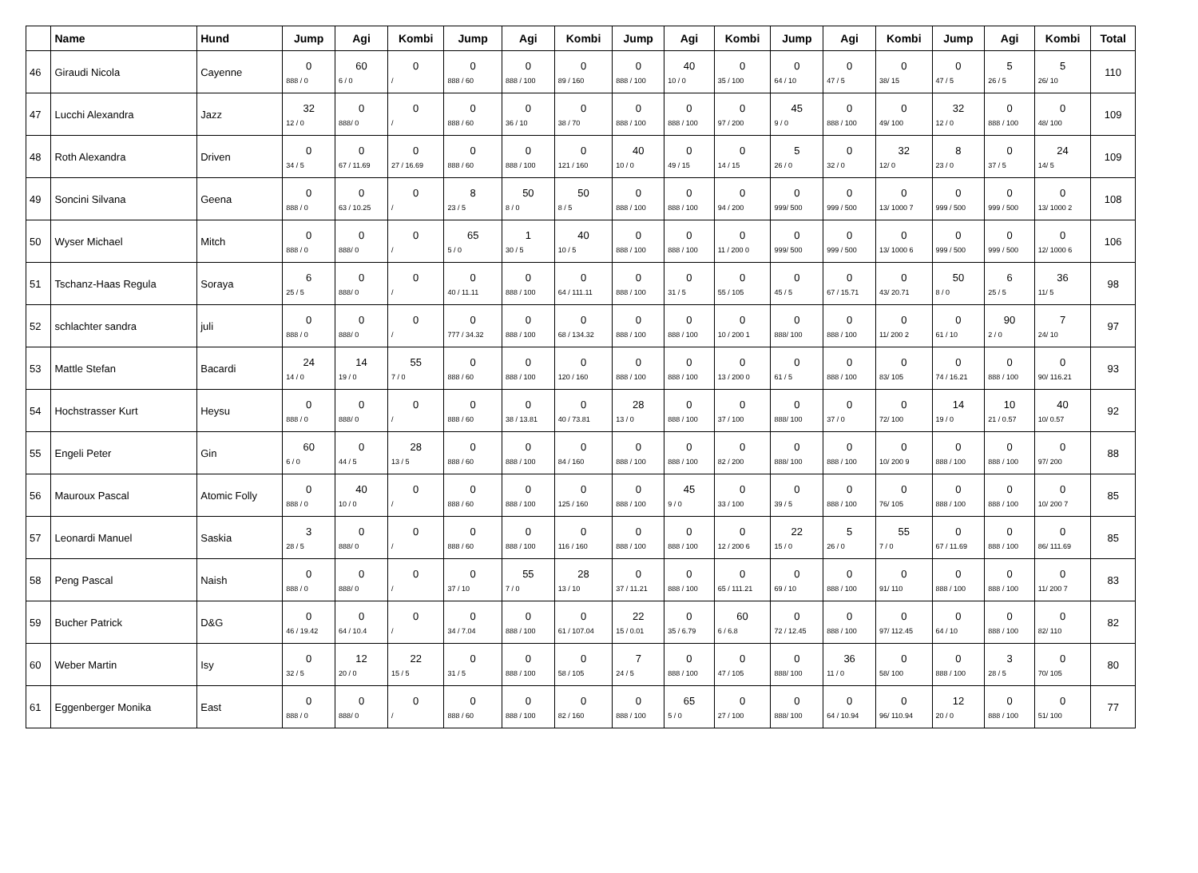| | Name | Hund | Jump | Agi | Kombi | Jump | Agi | Kombi | Jump | Agi | Kombi | Jump | Agi | Kombi | Jump | Agi | Kombi | Total |
| --- | --- | --- | --- | --- | --- | --- | --- | --- | --- | --- | --- | --- | --- | --- | --- | --- | --- | --- |
| 46 | Giraudi Nicola | Cayenne | 0 888 / 0 | 60 6 / 0 | 0 / | 0 888 / 60 | 0 888 / 100 | 0 89 / 160 | 0 888 / 100 | 40 10 / 0 | 0 35 / 100 | 0 64 / 10 | 0 47 / 5 | 0 38/ 15 | 0 47 / 5 | 5 26 / 5 | 5 26/ 10 | 110 |
| 47 | Lucchi Alexandra | Jazz | 32 12 / 0 | 0 888/ 0 | 0 / | 0 888 / 60 | 0 36 / 10 | 0 38 / 70 | 0 888 / 100 | 0 888 / 100 | 0 97 / 200 | 45 9 / 0 | 0 888 / 100 | 0 49/ 100 | 32 12 / 0 | 0 888 / 100 | 0 48/ 100 | 109 |
| 48 | Roth Alexandra | Driven | 0 34 / 5 | 0 67 / 11.69 | 0 27 / 16.69 | 0 888 / 60 | 0 888 / 100 | 0 121 / 160 | 40 10 / 0 | 0 49 / 15 | 0 14 / 15 | 5 26 / 0 | 0 32 / 0 | 32 12/ 0 | 8 23 / 0 | 0 37 / 5 | 24 14/ 5 | 109 |
| 49 | Soncini Silvana | Geena | 0 888 / 0 | 0 63 / 10.25 | 0 / | 8 23 / 5 | 50 8 / 0 | 50 8 / 5 | 0 888 / 100 | 0 888 / 100 | 0 94 / 200 | 0 999/ 500 | 0 999 / 500 | 0 13/ 1000 7 | 0 999 / 500 | 0 999 / 500 | 0 13/ 1000 2 | 108 |
| 50 | Wyser Michael | Mitch | 0 888 / 0 | 0 888/ 0 | 0 / | 65 5 / 0 | 1 30 / 5 | 40 10 / 5 | 0 888 / 100 | 0 888 / 100 | 0 11 / 200 0 | 0 999/ 500 | 0 999 / 500 | 0 13/ 1000 6 | 0 999 / 500 | 0 999 / 500 | 0 12/ 1000 6 | 106 |
| 51 | Tschanz-Haas Regula | Soraya | 6 25 / 5 | 0 888/ 0 | 0 / | 0 40 / 11.11 | 0 888 / 100 | 0 64 / 111.11 | 0 888 / 100 | 0 31 / 5 | 0 55 / 105 | 0 45 / 5 | 0 67 / 15.71 | 0 43/ 20.71 | 50 8 / 0 | 6 25 / 5 | 36 11/ 5 | 98 |
| 52 | schlachter sandra | juli | 0 888 / 0 | 0 888/ 0 | 0 / | 0 777 / 34.32 | 0 888 / 100 | 0 68 / 134.32 | 0 888 / 100 | 0 888 / 100 | 0 10 / 200 1 | 0 888/ 100 | 0 888 / 100 | 0 11/ 200 2 | 0 61 / 10 | 90 2 / 0 | 7 24/ 10 | 97 |
| 53 | Mattle Stefan | Bacardi | 24 14 / 0 | 14 19 / 0 | 55 7 / 0 | 0 888 / 60 | 0 888 / 100 | 0 120 / 160 | 0 888 / 100 | 0 888 / 100 | 0 13 / 200 0 | 0 61 / 5 | 0 888 / 100 | 0 83/ 105 | 0 74 / 16.21 | 0 888 / 100 | 0 90/ 116.21 | 93 |
| 54 | Hochstrasser Kurt | Heysu | 0 888 / 0 | 0 888/ 0 | 0 / | 0 888 / 60 | 0 38 / 13.81 | 0 40 / 73.81 | 28 13 / 0 | 0 888 / 100 | 0 37 / 100 | 0 888/ 100 | 0 37 / 0 | 0 72/ 100 | 14 19 / 0 | 10 21 / 0.57 | 40 10/ 0.57 | 92 |
| 55 | Engeli Peter | Gin | 60 6 / 0 | 0 44 / 5 | 28 13 / 5 | 0 888 / 60 | 0 888 / 100 | 0 84 / 160 | 0 888 / 100 | 0 888 / 100 | 0 82 / 200 | 0 888/ 100 | 0 888 / 100 | 0 10/ 200 9 | 0 888 / 100 | 0 888 / 100 | 0 97/ 200 | 88 |
| 56 | Mauroux Pascal | Atomic Folly | 0 888 / 0 | 40 10 / 0 | 0 / | 0 888 / 60 | 0 888 / 100 | 0 125 / 160 | 0 888 / 100 | 45 9 / 0 | 0 33 / 100 | 0 39 / 5 | 0 888 / 100 | 0 76/ 105 | 0 888 / 100 | 0 888 / 100 | 0 10/ 200 7 | 85 |
| 57 | Leonardi Manuel | Saskia | 3 28 / 5 | 0 888/ 0 | 0 / | 0 888 / 60 | 0 888 / 100 | 0 116 / 160 | 0 888 / 100 | 0 888 / 100 | 0 12 / 200 6 | 22 15 / 0 | 5 26 / 0 | 55 7 / 0 | 0 67 / 11.69 | 0 888 / 100 | 0 86/ 111.69 | 85 |
| 58 | Peng Pascal | Naish | 0 888 / 0 | 0 888/ 0 | 0 / | 0 37 / 10 | 55 7 / 0 | 28 13 / 10 | 0 37 / 11.21 | 0 888 / 100 | 0 65 / 111.21 | 0 69 / 10 | 0 888 / 100 | 0 91/ 110 | 0 888 / 100 | 0 888 / 100 | 0 11/ 200 7 | 83 |
| 59 | Bucher Patrick | D&G | 0 46 / 19.42 | 0 64 / 10.4 | 0 / | 0 34 / 7.04 | 0 888 / 100 | 0 61 / 107.04 | 22 15 / 0.01 | 0 35 / 6.79 | 60 6 / 6.8 | 0 72 / 12.45 | 0 888 / 100 | 0 97/ 112.45 | 0 64 / 10 | 0 888 / 100 | 0 82/ 110 | 82 |
| 60 | Weber Martin | Isy | 0 32 / 5 | 12 20 / 0 | 22 15 / 5 | 0 31 / 5 | 0 888 / 100 | 0 58 / 105 | 7 24 / 5 | 0 888 / 100 | 0 47 / 105 | 0 888/ 100 | 36 11 / 0 | 0 58/ 100 | 0 888 / 100 | 3 28 / 5 | 0 70/ 105 | 80 |
| 61 | Eggenberger Monika | East | 0 888 / 0 | 0 888/ 0 | 0 / | 0 888 / 60 | 0 888 / 100 | 0 82 / 160 | 0 888 / 100 | 65 5 / 0 | 0 27 / 100 | 0 888/ 100 | 0 64 / 10.94 | 0 96/ 110.94 | 12 20 / 0 | 0 888 / 100 | 0 51/ 100 | 77 |